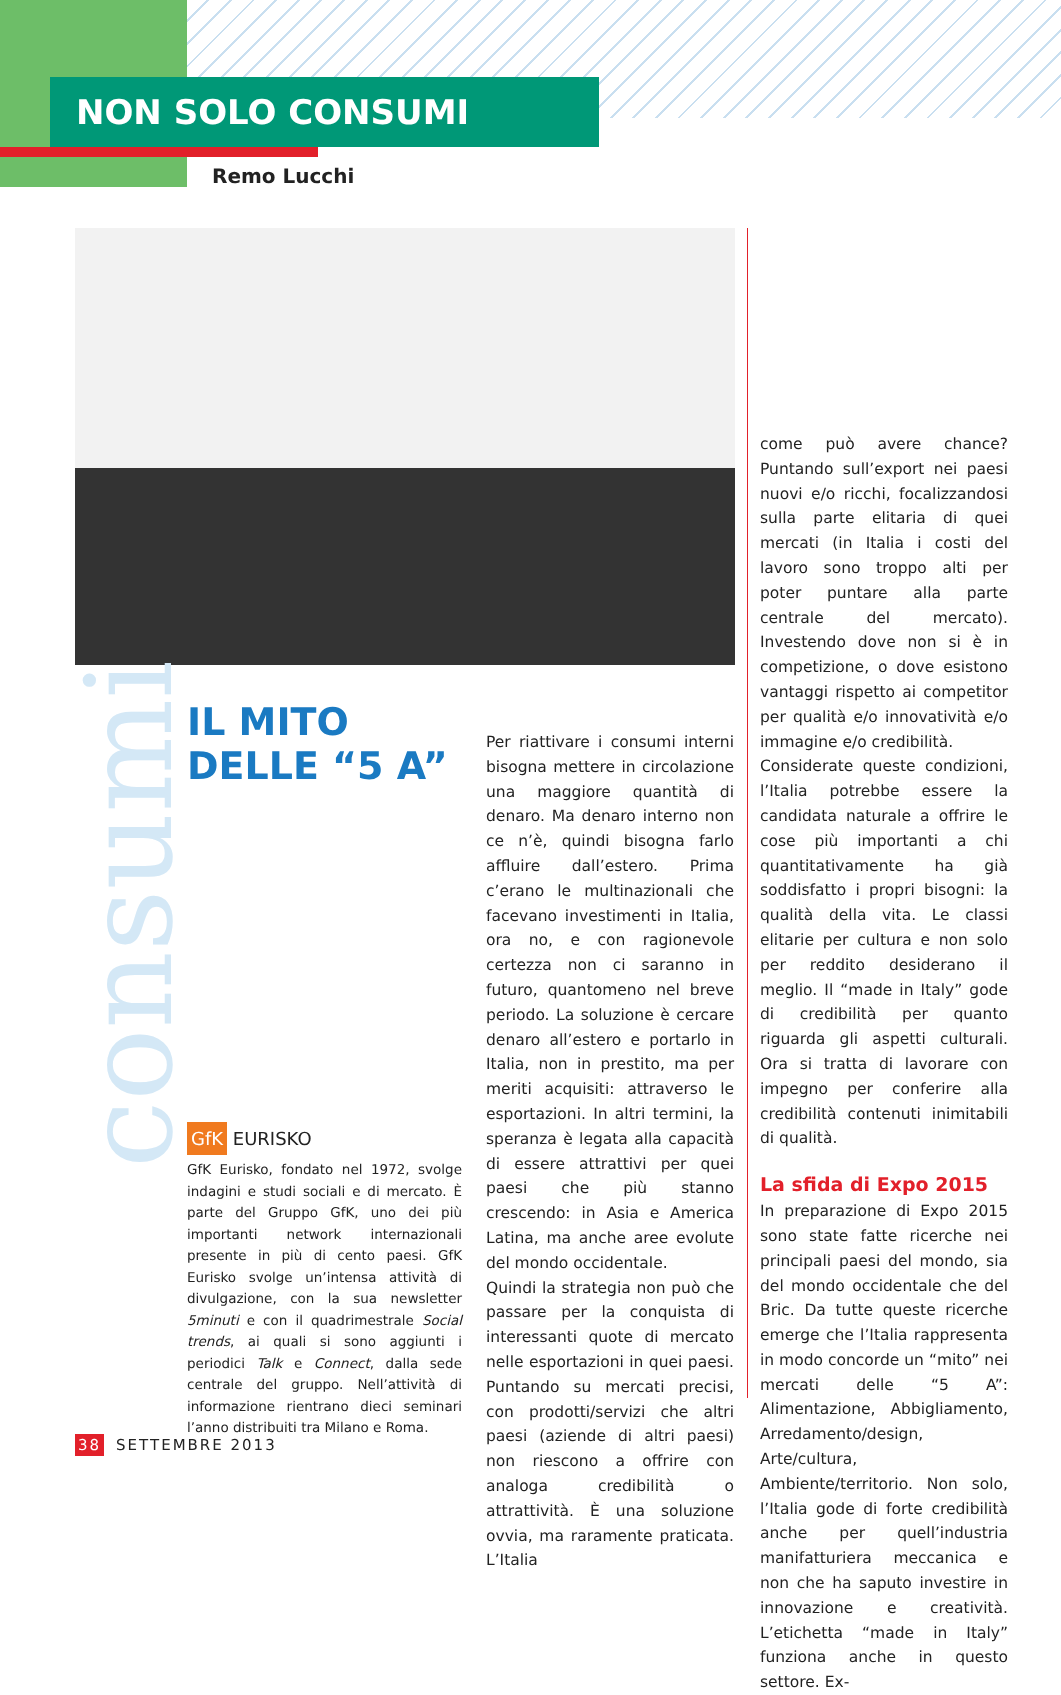NON SOLO CONSUMI
Remo Lucchi
consumi
IL MITO
DELLE “5 A”
GfK EURISKO
GfK Eurisko, fondato nel 1972, svolge indagini e studi sociali e di mercato. È parte del Gruppo GfK, uno dei più importanti network internazionali presente in più di cento paesi. GfK Eurisko svolge un’intensa attività di divulgazione, con la sua newsletter 5minuti e con il quadrimestrale Social trends, ai quali si sono aggiunti i periodici Talk e Connect, dalla sede centrale del gruppo. Nell’attività di informazione rientrano dieci seminari l’anno distribuiti tra Milano e Roma.
Per riattivare i consumi interni bisogna mettere in circolazione una maggiore quantità di denaro. Ma denaro interno non ce n’è, quindi bisogna farlo affluire dall’estero. Prima c’erano le multinazionali che facevano investimenti in Italia, ora no, e con ragionevole certezza non ci saranno in futuro, quantomeno nel breve periodo. La soluzione è cercare denaro all’estero e portarlo in Italia, non in prestito, ma per meriti acquisiti: attraverso le esportazioni. In altri termini, la speranza è legata alla capacità di essere attrattivi per quei paesi che più stanno crescendo: in Asia e America Latina, ma anche aree evolute del mondo occidentale.
Quindi la strategia non può che passare per la conquista di interessanti quote di mercato nelle esportazioni in quei paesi. Puntando su mercati precisi, con prodotti/servizi che altri paesi (aziende di altri paesi) non riescono a offrire con analoga credibilità o attrattività. È una soluzione ovvia, ma raramente praticata. L’Italia
come può avere chance? Puntando sull’export nei paesi nuovi e/o ricchi, focalizzandosi sulla parte elitaria di quei mercati (in Italia i costi del lavoro sono troppo alti per poter puntare alla parte centrale del mercato). Investendo dove non si è in competizione, o dove esistono vantaggi rispetto ai competitor per qualità e/o innovatività e/o immagine e/o credibilità.
Considerate queste condizioni, l’Italia potrebbe essere la candidata naturale a offrire le cose più importanti a chi quantitativamente ha già soddisfatto i propri bisogni: la qualità della vita. Le classi elitarie per cultura e non solo per reddito desiderano il meglio. Il “made in Italy” gode di credibilità per quanto riguarda gli aspetti culturali. Ora si tratta di lavorare con impegno per conferire alla credibilità contenuti inimitabili di qualità.
La sfida di Expo 2015
In preparazione di Expo 2015 sono state fatte ricerche nei principali paesi del mondo, sia del mondo occidentale che del Bric. Da tutte queste ricerche emerge che l’Italia rappresenta in modo concorde un “mito” nei mercati delle “5 A”: Alimentazione, Abbigliamento, Arredamento/design, Arte/cultura, Ambiente/territorio. Non solo, l’Italia gode di forte credibilità anche per quell’industria manifatturiera meccanica e non che ha saputo investire in innovazione e creatività. L’etichetta “made in Italy” funziona anche in questo settore. Ex-
38 SETTEMBRE 2013